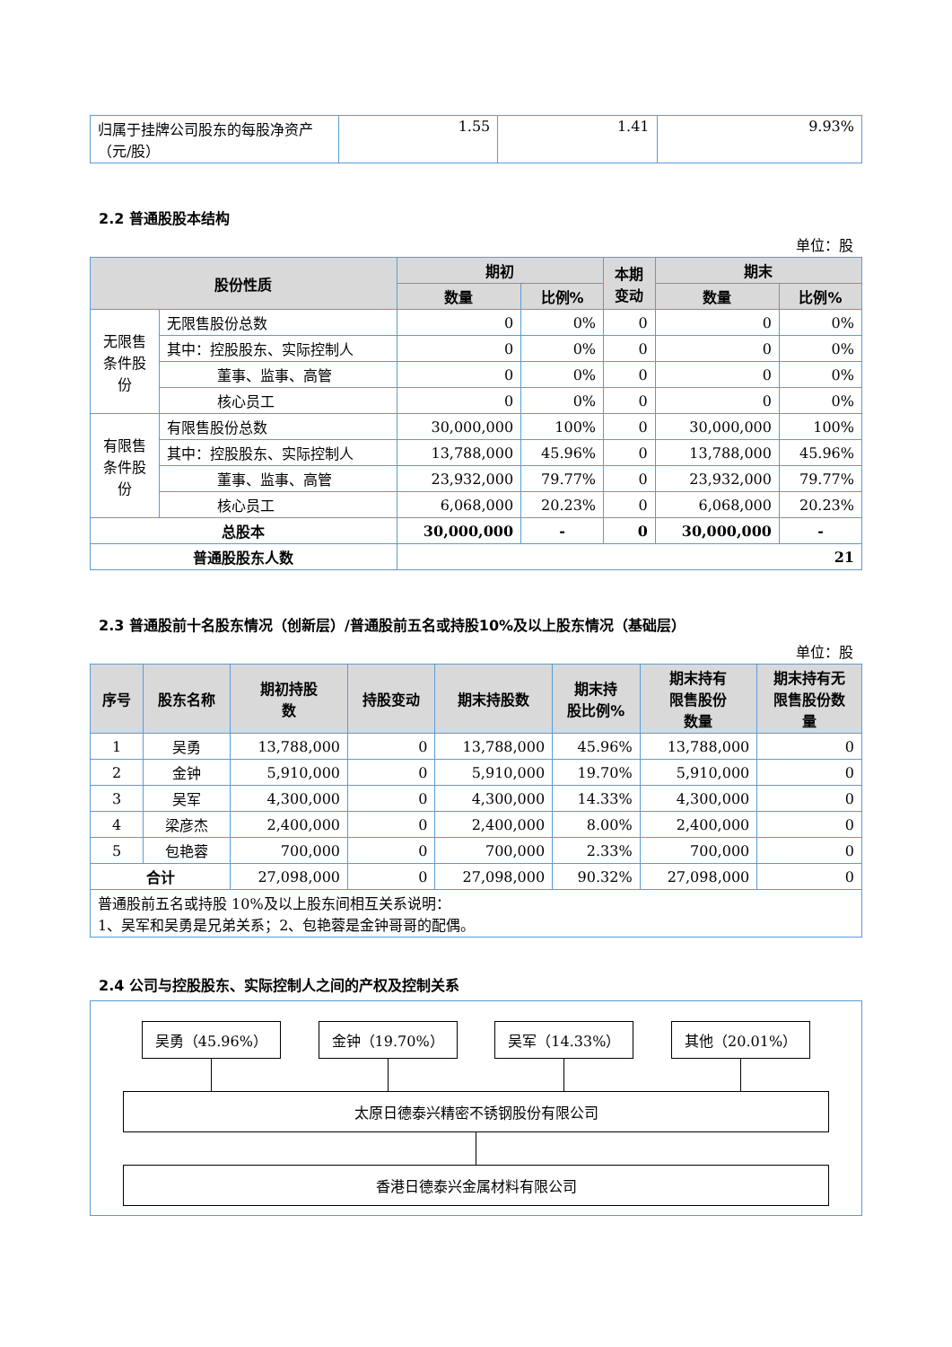| 归属于挂牌公司股东的每股净资产（元/股） | 1.55 | 1.41 | 9.93% |
2.2 普通股股本结构
单位：股
| 股份性质 | | 期初 | | 本期 变动 | 期末 | |
| --- | --- | --- | --- | --- | --- | --- |
| | | 数量 | 比例% | | 数量 | 比例% |
| 无限售 条件股 份 | 无限售股份总数 | 0 | 0% | 0 | 0 | 0% |
| | 其中：控股股东、实际控制人 | 0 | 0% | 0 | 0 | 0% |
| | 董事、监事、高管 | 0 | 0% | 0 | 0 | 0% |
| | 核心员工 | 0 | 0% | 0 | 0 | 0% |
| 有限售 条件股 份 | 有限售股份总数 | 30,000,000 | 100% | 0 | 30,000,000 | 100% |
| | 其中：控股股东、实际控制人 | 13,788,000 | 45.96% | 0 | 13,788,000 | 45.96% |
| | 董事、监事、高管 | 23,932,000 | 79.77% | 0 | 23,932,000 | 79.77% |
| | 核心员工 | 6,068,000 | 20.23% | 0 | 6,068,000 | 20.23% |
| 总股本 | | 30,000,000 | - | 0 | 30,000,000 | - |
| 普通股股东人数 | | 21 | | | | |
2.3 普通股前十名股东情况（创新层）/普通股前五名或持股10%及以上股东情况（基础层）
单位：股
| 序号 | 股东名称 | 期初持股 数 | 持股变动 | 期末持股数 | 期末持 股比例% | 期末持有 限售股份 数量 | 期末持有无 限售股份数 量 |
| --- | --- | --- | --- | --- | --- | --- | --- |
| 1 | 吴勇 | 13,788,000 | 0 | 13,788,000 | 45.96% | 13,788,000 | 0 |
| 2 | 金钟 | 5,910,000 | 0 | 5,910,000 | 19.70% | 5,910,000 | 0 |
| 3 | 吴军 | 4,300,000 | 0 | 4,300,000 | 14.33% | 4,300,000 | 0 |
| 4 | 梁彦杰 | 2,400,000 | 0 | 2,400,000 | 8.00% | 2,400,000 | 0 |
| 5 | 包艳蓉 | 700,000 | 0 | 700,000 | 2.33% | 700,000 | 0 |
| 合计 | | 27,098,000 | 0 | 27,098,000 | 90.32% | 27,098,000 | 0 |
| 普通股前五名或持股 10%及以上股东间相互关系说明： 1、吴军和吴勇是兄弟关系；2、包艳蓉是金钟哥哥的配偶。 | | | | | | | |
2.4 公司与控股股东、实际控制人之间的产权及控制关系
吴勇（45.96%） 金钟（19.70%） 吴军（14.33%） 其他（20.01%）
太原日德泰兴精密不锈钢股份有限公司
香港日德泰兴金属材料有限公司